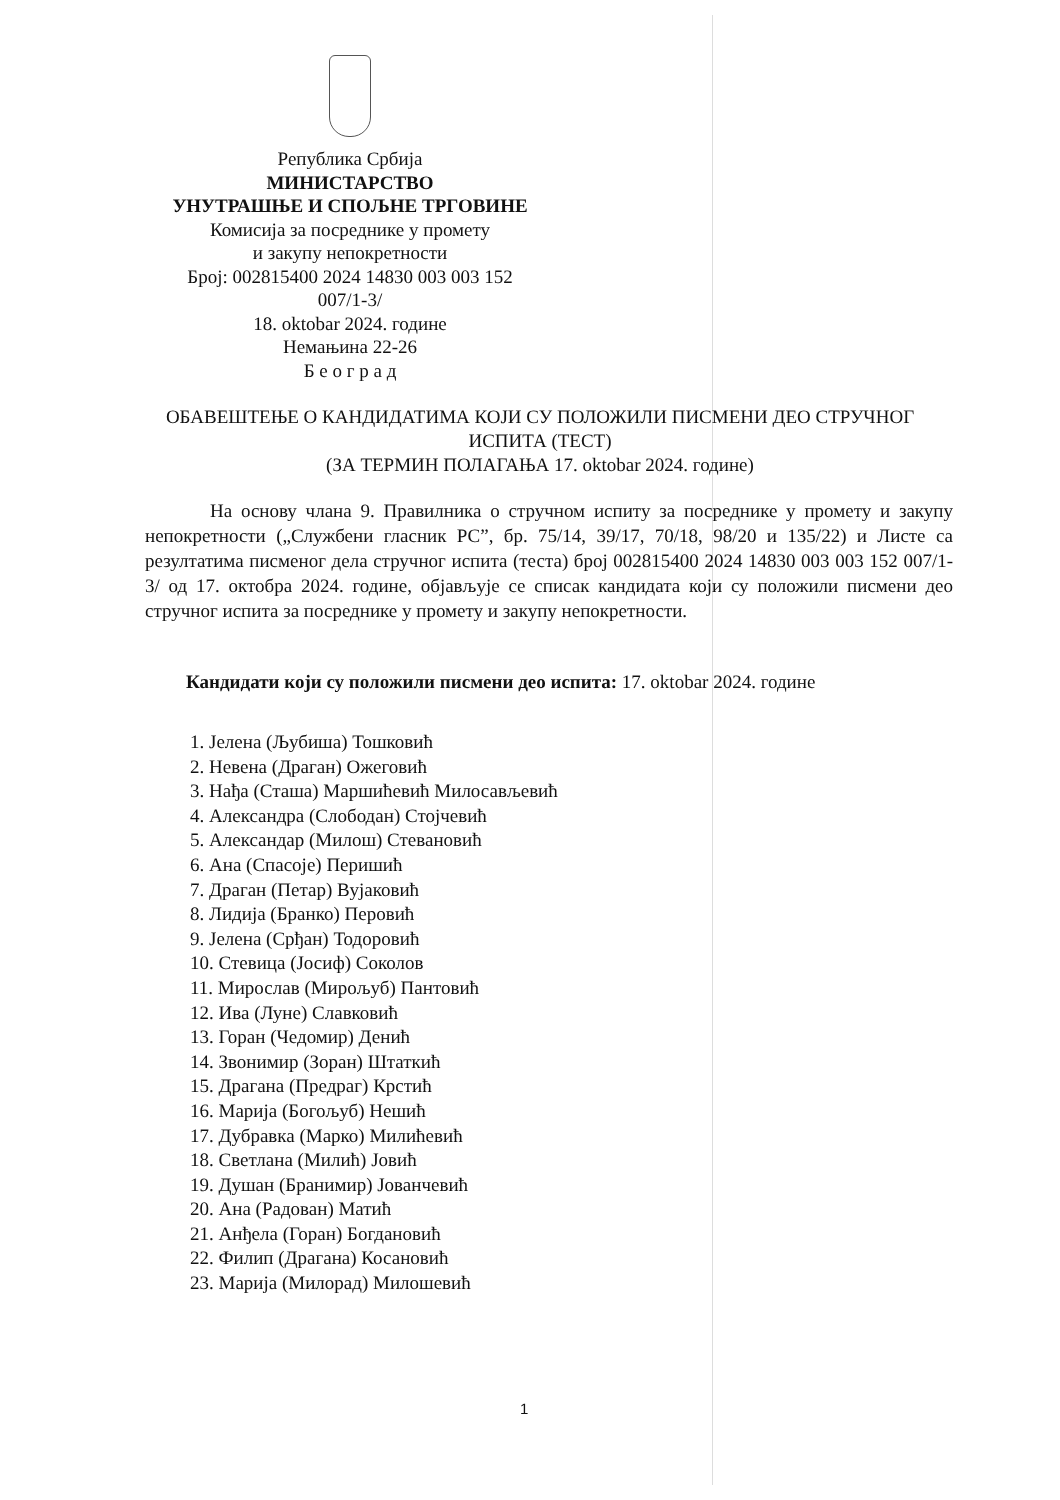Република Србија
МИНИСТАРСТВО
УНУТРАШЊЕ И СПОЉНЕ ТРГОВИНЕ
Комисија за посреднике у промету
и закупу непокретности
Број: 002815400 2024 14830 003 003 152
007/1-3/
18. oktobar 2024. године
Немањина 22-26
Б е о г р а д
ОБАВЕШТЕЊЕ О КАНДИДАТИМА КОЈИ СУ ПОЛОЖИЛИ ПИСМЕНИ ДЕО СТРУЧНОГ
ИСПИТА (ТЕСТ)
(ЗА ТЕРМИН ПОЛАГАЊА 17. oktobar 2024. године)
На основу члана 9. Правилника о стручном испиту за посреднике у промету и закупу непокретности („Службени гласник РС”, бр. 75/14, 39/17, 70/18, 98/20 и 135/22) и Листе са резултатима писменог дела стручног испита (теста) број 002815400 2024 14830 003 003 152 007/1-3/ од 17. октобра 2024. године, објављује се списак кандидата који су положили писмени део стручног испита за посреднике у промету и закупу непокретности.
Кандидати који су положили писмени део испита: 17. oktobar 2024. године
1. Јелена (Љубиша) Тошковић
2. Невена (Драган) Ожеговић
3. Нађа (Сташа) Маршићевић Милосављевић
4. Александра (Слободан) Стојчевић
5. Александар (Милош) Стевановић
6. Ана (Спасоје) Перишић
7. Драган (Петар) Вујаковић
8. Лидија (Бранко) Перовић
9. Јелена (Срђан) Тодоровић
10. Стевица (Јосиф) Соколов
11. Мирослав (Мирољуб) Пантовић
12. Ива (Луне) Славковић
13. Горан (Чедомир) Денић
14. Звонимир (Зоран) Штаткић
15. Драгана (Предраг) Крстић
16. Марија (Богољуб) Нешић
17. Дубравка (Марко) Милићевић
18. Светлана (Милић) Јовић
19. Душан (Бранимир) Јованчевић
20. Ана (Радован) Матић
21. Анђела (Горан) Богдановић
22. Филип (Драгана) Косановић
23. Марија (Милорад) Милошевић
1